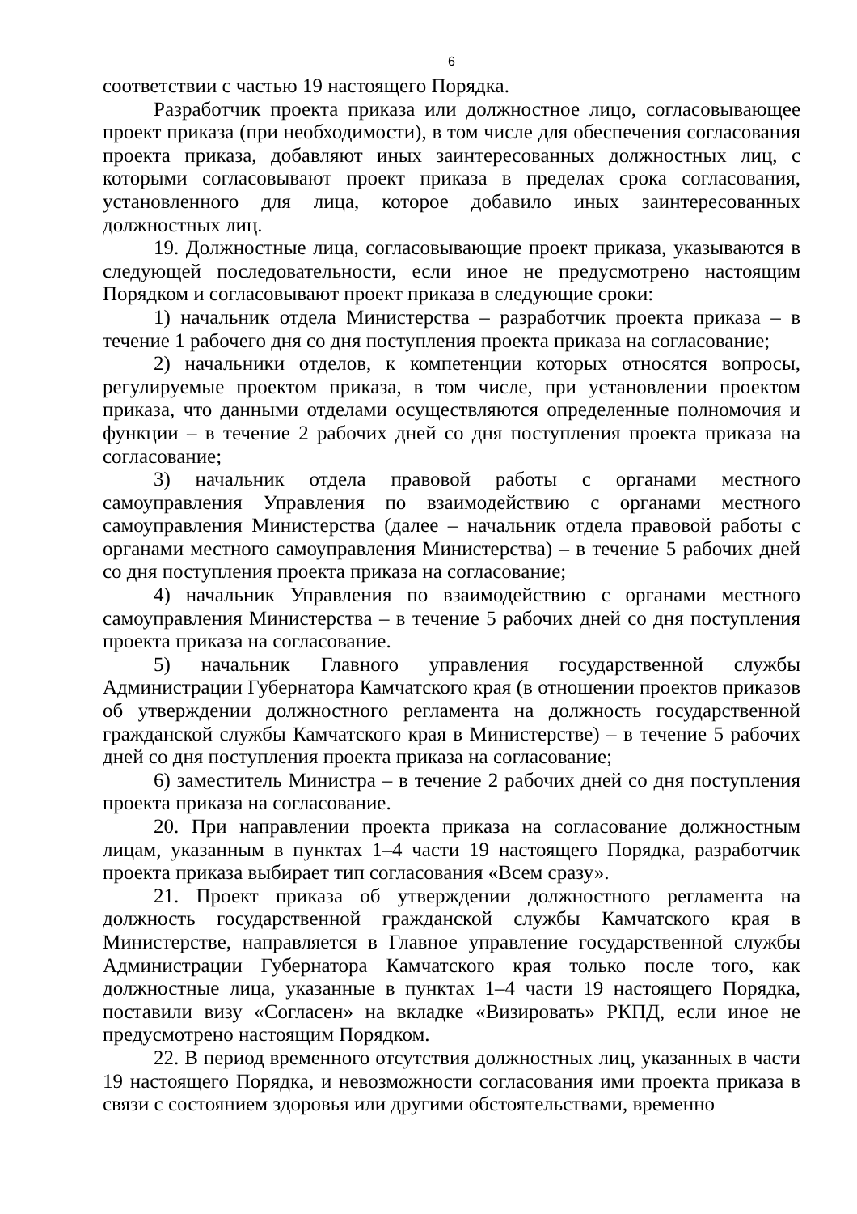6
соответствии с частью 19 настоящего Порядка.
Разработчик проекта приказа или должностное лицо, согласовывающее проект приказа (при необходимости), в том числе для обеспечения согласования проекта приказа, добавляют иных заинтересованных должностных лиц, с которыми согласовывают проект приказа в пределах срока согласования, установленного для лица, которое добавило иных заинтересованных должностных лиц.
19. Должностные лица, согласовывающие проект приказа, указываются в следующей последовательности, если иное не предусмотрено настоящим Порядком и согласовывают проект приказа в следующие сроки:
1) начальник отдела Министерства – разработчик проекта приказа – в течение 1 рабочего дня со дня поступления проекта приказа на согласование;
2) начальники отделов, к компетенции которых относятся вопросы, регулируемые проектом приказа, в том числе, при установлении проектом приказа, что данными отделами осуществляются определенные полномочия и функции – в течение 2 рабочих дней со дня поступления проекта приказа на согласование;
3) начальник отдела правовой работы с органами местного самоуправления Управления по взаимодействию с органами местного самоуправления Министерства (далее – начальник отдела правовой работы с органами местного самоуправления Министерства) – в течение 5 рабочих дней со дня поступления проекта приказа на согласование;
4) начальник Управления по взаимодействию с органами местного самоуправления Министерства – в течение 5 рабочих дней со дня поступления проекта приказа на согласование.
5) начальник Главного управления государственной службы Администрации Губернатора Камчатского края (в отношении проектов приказов об утверждении должностного регламента на должность государственной гражданской службы Камчатского края в Министерстве) – в течение 5 рабочих дней со дня поступления проекта приказа на согласование;
6) заместитель Министра – в течение 2 рабочих дней со дня поступления проекта приказа на согласование.
20. При направлении проекта приказа на согласование должностным лицам, указанным в пунктах 1–4 части 19 настоящего Порядка, разработчик проекта приказа выбирает тип согласования «Всем сразу».
21. Проект приказа об утверждении должностного регламента на должность государственной гражданской службы Камчатского края в Министерстве, направляется в Главное управление государственной службы Администрации Губернатора Камчатского края только после того, как должностные лица, указанные в пунктах 1–4 части 19 настоящего Порядка, поставили визу «Согласен» на вкладке «Визировать» РКПД, если иное не предусмотрено настоящим Порядком.
22. В период временного отсутствия должностных лиц, указанных в части 19 настоящего Порядка, и невозможности согласования ими проекта приказа в связи с состоянием здоровья или другими обстоятельствами, временно